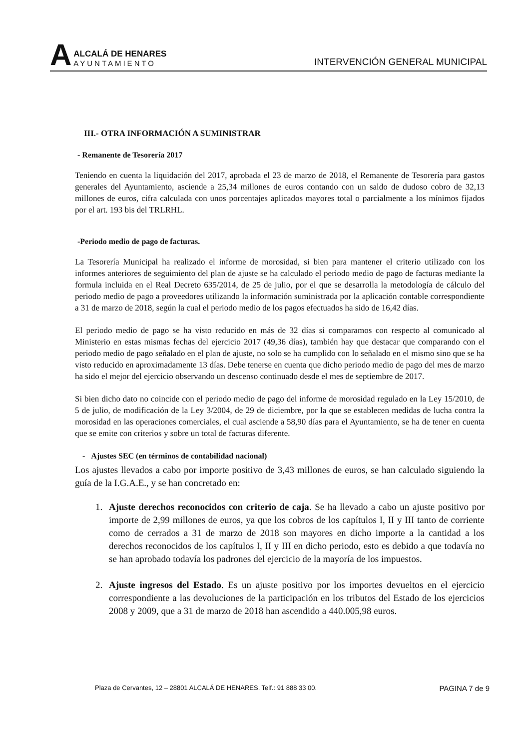A
ALCALÁ DE HENARES
AYUNTAMIENTO
INTERVENCIÓN GENERAL MUNICIPAL
III.- OTRA INFORMACIÓN A SUMINISTRAR
- Remanente de Tesorería 2017
Teniendo en cuenta la liquidación del 2017, aprobada el 23 de marzo de 2018, el Remanente de Tesorería para gastos generales del Ayuntamiento, asciende a 25,34 millones de euros contando con un saldo de dudoso cobro de 32,13 millones de euros, cifra calculada con unos porcentajes aplicados mayores total o parcialmente a los mínimos fijados por el art. 193 bis del TRLRHL.
-Periodo medio de pago de facturas.
La Tesorería Municipal ha realizado el informe de morosidad, si bien para mantener el criterio utilizado con los informes anteriores de seguimiento del plan de ajuste se ha calculado el periodo medio de pago de facturas mediante la formula incluida en el Real Decreto 635/2014, de 25 de julio, por el que se desarrolla la metodología de cálculo del periodo medio de pago a proveedores utilizando la información suministrada por la aplicación contable correspondiente a 31 de marzo de 2018, según la cual el periodo medio de los pagos efectuados ha sido de 16,42 días.
El periodo medio de pago se ha visto reducido en más de 32 días si comparamos con respecto al comunicado al Ministerio en estas mismas fechas del ejercicio 2017 (49,36 días), también hay que destacar que comparando con el periodo medio de pago señalado en el plan de ajuste, no solo se ha cumplido con lo señalado en el mismo sino que se ha visto reducido en aproximadamente 13 días. Debe tenerse en cuenta que dicho periodo medio de pago del mes de marzo ha sido el mejor del ejercicio observando un descenso continuado desde el mes de septiembre de 2017.
Si bien dicho dato no coincide con el periodo medio de pago del informe de morosidad regulado en la Ley 15/2010, de 5 de julio, de modificación de la Ley 3/2004, de 29 de diciembre, por la que se establecen medidas de lucha contra la morosidad en las operaciones comerciales, el cual asciende a 58,90 días para el Ayuntamiento, se ha de tener en cuenta que se emite con criterios y sobre un total de facturas diferente.
- Ajustes SEC (en términos de contabilidad nacional)
Los ajustes llevados a cabo por importe positivo de 3,43 millones de euros, se han calculado siguiendo la guía de la I.G.A.E., y se han concretado en:
1. Ajuste derechos reconocidos con criterio de caja. Se ha llevado a cabo un ajuste positivo por importe de 2,99 millones de euros, ya que los cobros de los capítulos I, II y III tanto de corriente como de cerrados a 31 de marzo de 2018 son mayores en dicho importe a la cantidad a los derechos reconocidos de los capítulos I, II y III en dicho periodo, esto es debido a que todavía no se han aprobado todavía los padrones del ejercicio de la mayoría de los impuestos.
2. Ajuste ingresos del Estado. Es un ajuste positivo por los importes devueltos en el ejercicio correspondiente a las devoluciones de la participación en los tributos del Estado de los ejercicios 2008 y 2009, que a 31 de marzo de 2018 han ascendido a 440.005,98 euros.
Plaza de Cervantes, 12 – 28801 ALCALÁ DE HENARES. Telf.: 91 888 33 00. PAGINA 7 de 9